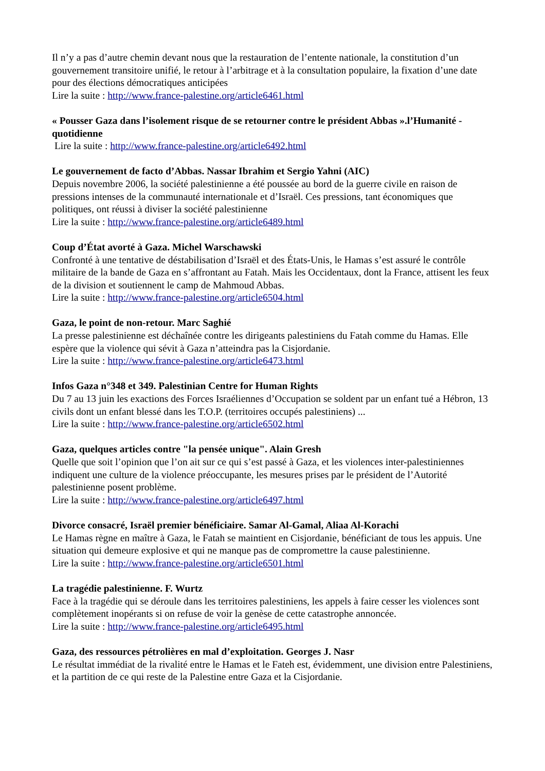Il n’y a pas d’autre chemin devant nous que la restauration de l’entente nationale, la constitution d’un gouvernement transitoire unifié, le retour à l’arbitrage et à la consultation populaire, la fixation d’une date pour des élections démocratiques anticipées
Lire la suite : http://www.france-palestine.org/article6461.html
« Pousser Gaza dans l’isolement risque de se retourner contre le président Abbas ».l’Humanité - quotidienne
Lire la suite : http://www.france-palestine.org/article6492.html
Le gouvernement de facto d’Abbas. Nassar Ibrahim et Sergio Yahni (AIC)
Depuis novembre 2006, la société palestinienne a été poussée au bord de la guerre civile en raison de pressions intenses de la communauté internationale et d’Israël. Ces pressions, tant économiques que politiques, ont réussi à diviser la société palestinienne
Lire la suite : http://www.france-palestine.org/article6489.html
Coup d’État avorté à Gaza. Michel Warschawski
Confronté à une tentative de déstabilisation d’Israël et des États-Unis, le Hamas s’est assuré le contrôle militaire de la bande de Gaza en s’affrontant au Fatah. Mais les Occidentaux, dont la France, attisent les feux de la division et soutiennent le camp de Mahmoud Abbas.
Lire la suite : http://www.france-palestine.org/article6504.html
Gaza, le point de non-retour. Marc Saghié
La presse palestinienne est déchaînée contre les dirigeants palestiniens du Fatah comme du Hamas. Elle espère que la violence qui sévit à Gaza n’atteindra pas la Cisjordanie.
Lire la suite : http://www.france-palestine.org/article6473.html
Infos Gaza n°348 et 349. Palestinian Centre for Human Rights
Du 7 au 13 juin les exactions des Forces Israéliennes d’Occupation se soldent par un enfant tué a Hébron, 13 civils dont un enfant blessé dans les T.O.P. (territoires occupés palestiniens) ...
Lire la suite : http://www.france-palestine.org/article6502.html
Gaza, quelques articles contre "la pensée unique". Alain Gresh
Quelle que soit l’opinion que l’on ait sur ce qui s’est passé à Gaza, et les violences inter-palestiniennes indiquent une culture de la violence préoccupante, les mesures prises par le président de l’Autorité palestinienne posent problème.
Lire la suite : http://www.france-palestine.org/article6497.html
Divorce consacré, Israël premier bénéficiaire. Samar Al-Gamal, Aliaa Al-Korachi
Le Hamas règne en maître à Gaza, le Fatah se maintient en Cisjordanie, bénéficiant de tous les appuis. Une situation qui demeure explosive et qui ne manque pas de compromettre la cause palestinienne.
Lire la suite : http://www.france-palestine.org/article6501.html
La tragédie palestinienne. F. Wurtz
Face à la tragédie qui se déroule dans les territoires palestiniens, les appels à faire cesser les violences sont complètement inopérants si on refuse de voir la genèse de cette catastrophe annoncée.
Lire la suite : http://www.france-palestine.org/article6495.html
Gaza, des ressources pétrolières en mal d’exploitation. Georges J. Nasr
Le résultat immédiat de la rivalité entre le Hamas et le Fateh est, évidemment, une division entre Palestiniens, et la partition de ce qui reste de la Palestine entre Gaza et la Cisjordanie.